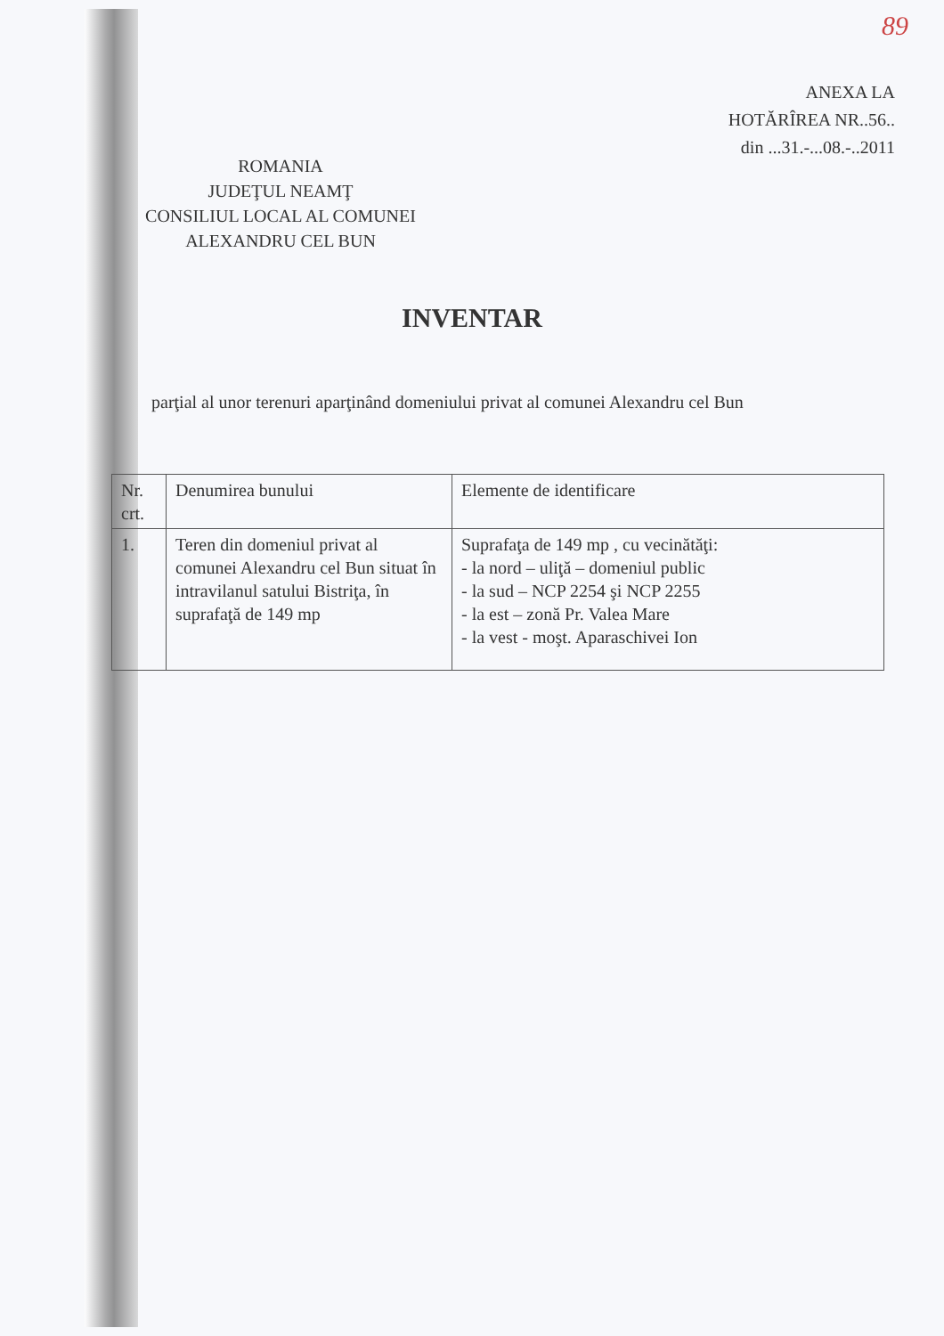89
ANEXA LA
HOTĂRÎREA NR..56..
din ...31.-...08.-..2011
ROMANIA
JUDEŢUL NEAMŢ
CONSILIUL LOCAL AL COMUNEI
ALEXANDRU CEL BUN
INVENTAR
parţial al unor terenuri aparţinând domeniului privat al comunei Alexandru cel Bun
| Nr. crt. | Denumirea bunului | Elemente de identificare |
| --- | --- | --- |
| 1. | Teren din domeniul privat al comunei Alexandru cel Bun situat în intravilanul satului Bistriţa, în suprafaţă de 149 mp | Suprafaţa de 149 mp , cu vecinătăţi: - la nord – uliţă – domeniul public - la sud – NCP 2254 şi NCP 2255 - la est – zonă Pr. Valea Mare - la vest - moşt. Aparaschivei Ion |